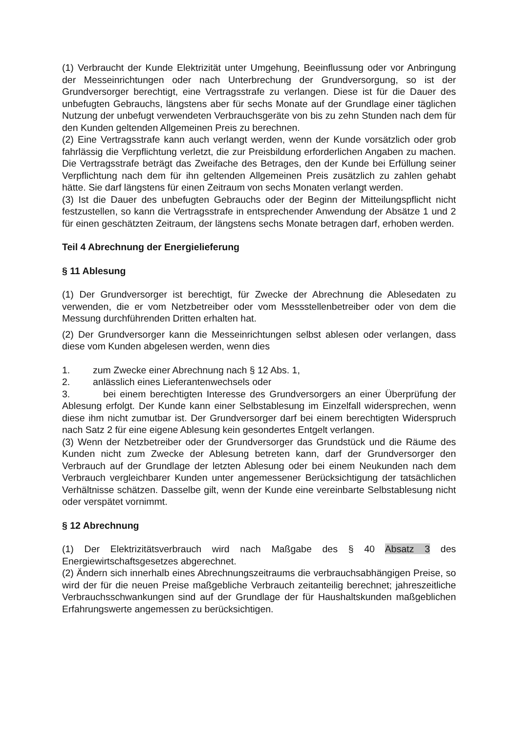(1) Verbraucht der Kunde Elektrizität unter Umgehung, Beeinflussung oder vor Anbringung der Messeinrichtungen oder nach Unterbrechung der Grundversorgung, so ist der Grundversorger berechtigt, eine Vertragsstrafe zu verlangen. Diese ist für die Dauer des unbefugten Gebrauchs, längstens aber für sechs Monate auf der Grundlage einer täglichen Nutzung der unbefugt verwendeten Verbrauchsgeräte von bis zu zehn Stunden nach dem für den Kunden geltenden Allgemeinen Preis zu berechnen.
(2) Eine Vertragsstrafe kann auch verlangt werden, wenn der Kunde vorsätzlich oder grob fahrlässig die Verpflichtung verletzt, die zur Preisbildung erforderlichen Angaben zu machen. Die Vertragsstrafe beträgt das Zweifache des Betrages, den der Kunde bei Erfüllung seiner Verpflichtung nach dem für ihn geltenden Allgemeinen Preis zusätzlich zu zahlen gehabt hätte. Sie darf längstens für einen Zeitraum von sechs Monaten verlangt werden.
(3) Ist die Dauer des unbefugten Gebrauchs oder der Beginn der Mitteilungspflicht nicht festzustellen, so kann die Vertragsstrafe in entsprechender Anwendung der Absätze 1 und 2 für einen geschätzten Zeitraum, der längstens sechs Monate betragen darf, erhoben werden.
Teil 4 Abrechnung der Energielieferung
§ 11 Ablesung
(1) Der Grundversorger ist berechtigt, für Zwecke der Abrechnung die Ablesedaten zu verwenden, die er vom Netzbetreiber oder vom Messstellenbetreiber oder von dem die Messung durchführenden Dritten erhalten hat.
(2) Der Grundversorger kann die Messeinrichtungen selbst ablesen oder verlangen, dass diese vom Kunden abgelesen werden, wenn dies
1. zum Zwecke einer Abrechnung nach § 12 Abs. 1,
2. anlässlich eines Lieferantenwechsels oder
3. bei einem berechtigten Interesse des Grundversorgers an einer Überprüfung der Ablesung erfolgt. Der Kunde kann einer Selbstablesung im Einzelfall widersprechen, wenn diese ihm nicht zumutbar ist. Der Grundversorger darf bei einem berechtigten Widerspruch nach Satz 2 für eine eigene Ablesung kein gesondertes Entgelt verlangen.
(3) Wenn der Netzbetreiber oder der Grundversorger das Grundstück und die Räume des Kunden nicht zum Zwecke der Ablesung betreten kann, darf der Grundversorger den Verbrauch auf der Grundlage der letzten Ablesung oder bei einem Neukunden nach dem Verbrauch vergleichbarer Kunden unter angemessener Berücksichtigung der tatsächlichen Verhältnisse schätzen. Dasselbe gilt, wenn der Kunde eine vereinbarte Selbstablesung nicht oder verspätet vornimmt.
§ 12 Abrechnung
(1) Der Elektrizitätsverbrauch wird nach Maßgabe des § 40 Absatz 3 des Energiewirtschaftsgesetzes abgerechnet.
(2) Ändern sich innerhalb eines Abrechnungszeitraums die verbrauchsabhängigen Preise, so wird der für die neuen Preise maßgebliche Verbrauch zeitanteilig berechnet; jahreszeitliche Verbrauchsschwankungen sind auf der Grundlage der für Haushaltskunden maßgeblichen Erfahrungswerte angemessen zu berücksichtigen.